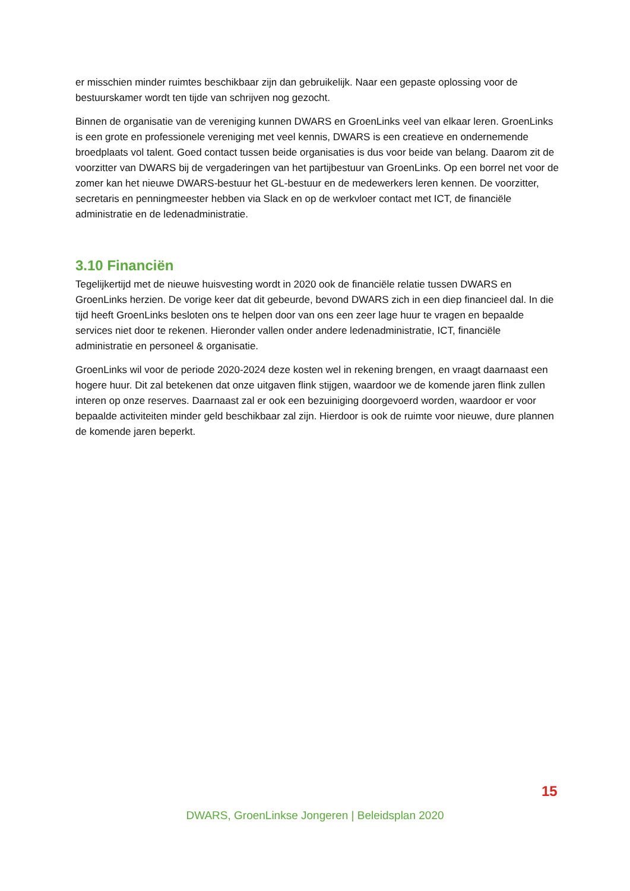er misschien minder ruimtes beschikbaar zijn dan gebruikelijk. Naar een gepaste oplossing voor de bestuurskamer wordt ten tijde van schrijven nog gezocht.
Binnen de organisatie van de vereniging kunnen DWARS en GroenLinks veel van elkaar leren. GroenLinks is een grote en professionele vereniging met veel kennis, DWARS is een creatieve en ondernemende broedplaats vol talent. Goed contact tussen beide organisaties is dus voor beide van belang. Daarom zit de voorzitter van DWARS bij de vergaderingen van het partijbestuur van GroenLinks. Op een borrel net voor de zomer kan het nieuwe DWARS-bestuur het GL-bestuur en de medewerkers leren kennen. De voorzitter, secretaris en penningmeester hebben via Slack en op de werkvloer contact met ICT, de financiële administratie en de ledenadministratie.
3.10 Financiën
Tegelijkertijd met de nieuwe huisvesting wordt in 2020 ook de financiële relatie tussen DWARS en GroenLinks herzien. De vorige keer dat dit gebeurde, bevond DWARS zich in een diep financieel dal. In die tijd heeft GroenLinks besloten ons te helpen door van ons een zeer lage huur te vragen en bepaalde services niet door te rekenen. Hieronder vallen onder andere ledenadministratie, ICT, financiële administratie en personeel & organisatie.
GroenLinks wil voor de periode 2020-2024 deze kosten wel in rekening brengen, en vraagt daarnaast een hogere huur. Dit zal betekenen dat onze uitgaven flink stijgen, waardoor we de komende jaren flink zullen interen op onze reserves. Daarnaast zal er ook een bezuiniging doorgevoerd worden, waardoor er voor bepaalde activiteiten minder geld beschikbaar zal zijn. Hierdoor is ook de ruimte voor nieuwe, dure plannen de komende jaren beperkt.
15
DWARS, GroenLinkse Jongeren | Beleidsplan 2020